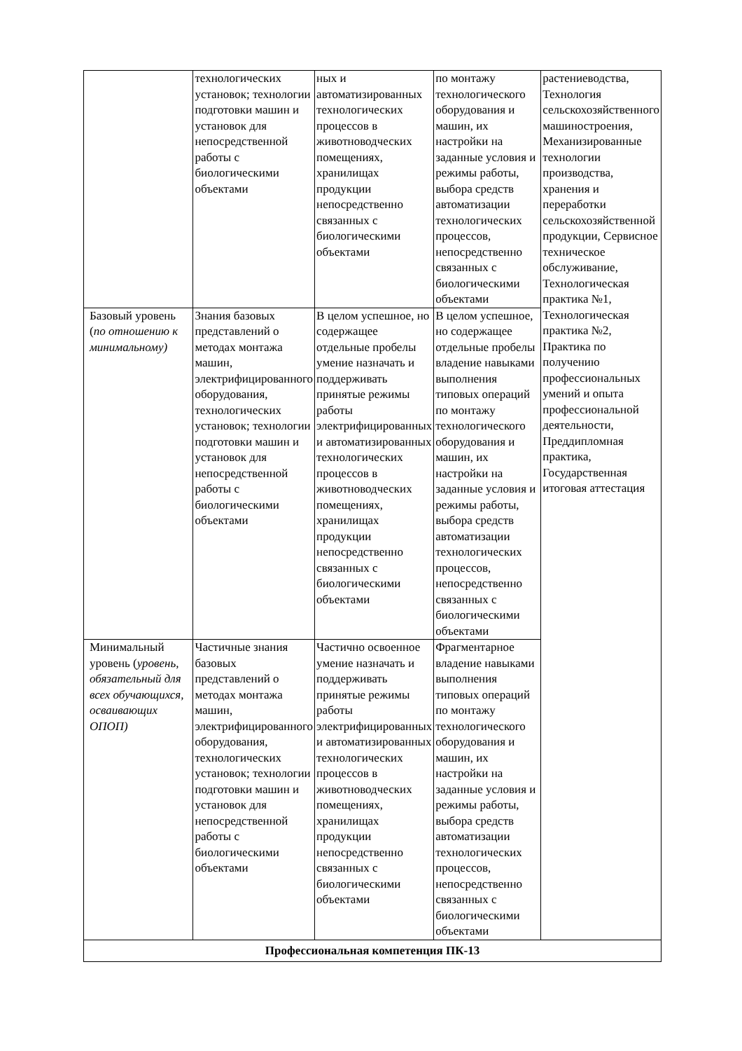| | технологических установок; технологии подготовки машин и установок для непосредственной работы с биологическими объектами | ных и автоматизированных технологических процессов в животноводческих помещениях, хранилищах продукции непосредственно связанных с биологическими объектами | по монтажу технологического оборудования и машин, их настройки на заданные условия и режимы работы, выбора средств автоматизации технологических процессов, непосредственно связанных с биологическими объектами | растениеводства, Технология сельскохозяйственного машиностроения, Механизированные технологии производства, хранения и переработки сельскохозяйственной продукции, Сервисное техническое обслуживание, Технологическая практика №1, Технологическая практика №2, Практика по получению профессиональных умений и опыта профессиональной деятельности, Преддипломная практика, Государственная итоговая аттестация |
| Базовый уровень ( по отношению к минимальному) | Знания базовых представлений о методах монтажа машин, электрифицированного оборудования, технологических установок; технологии подготовки машин и установок для непосредственной работы с биологическими объектами | В целом успешное, но содержащее отдельные пробелы умение назначать и поддерживать принятые режимы работы электрифицированных и автоматизированных технологических процессов в животноводческих помещениях, хранилищах продукции непосредственно связанных с биологическими объектами | В целом успешное, но содержащее отдельные пробелы владение навыками выполнения типовых операций по монтажу технологического оборудования и машин, их настройки на заданные условия и режимы работы, выбора средств автоматизации технологических процессов, непосредственно связанных с биологическими объектами | |
| Минимальный уровень ( уровень, обязательный для всех обучающихся, осваивающих ОПОП) | Частичные знания базовых представлений о методах монтажа машин, электрифицированного оборудования, технологических установок; технологии подготовки машин и установок для непосредственной работы с биологическими объектами | Частично освоенное умение назначать и поддерживать принятые режимы работы электрифицированных и автоматизированных технологических процессов в животноводческих помещениях, хранилищах продукции непосредственно связанных с биологическими объектами | Фрагментарное владение навыками выполнения типовых операций по монтажу технологического оборудования и машин, их настройки на заданные условия и режимы работы, выбора средств автоматизации технологических процессов, непосредственно связанных с биологическими объектами | |
| Профессиональная компетенция ПК-13 | | | | |